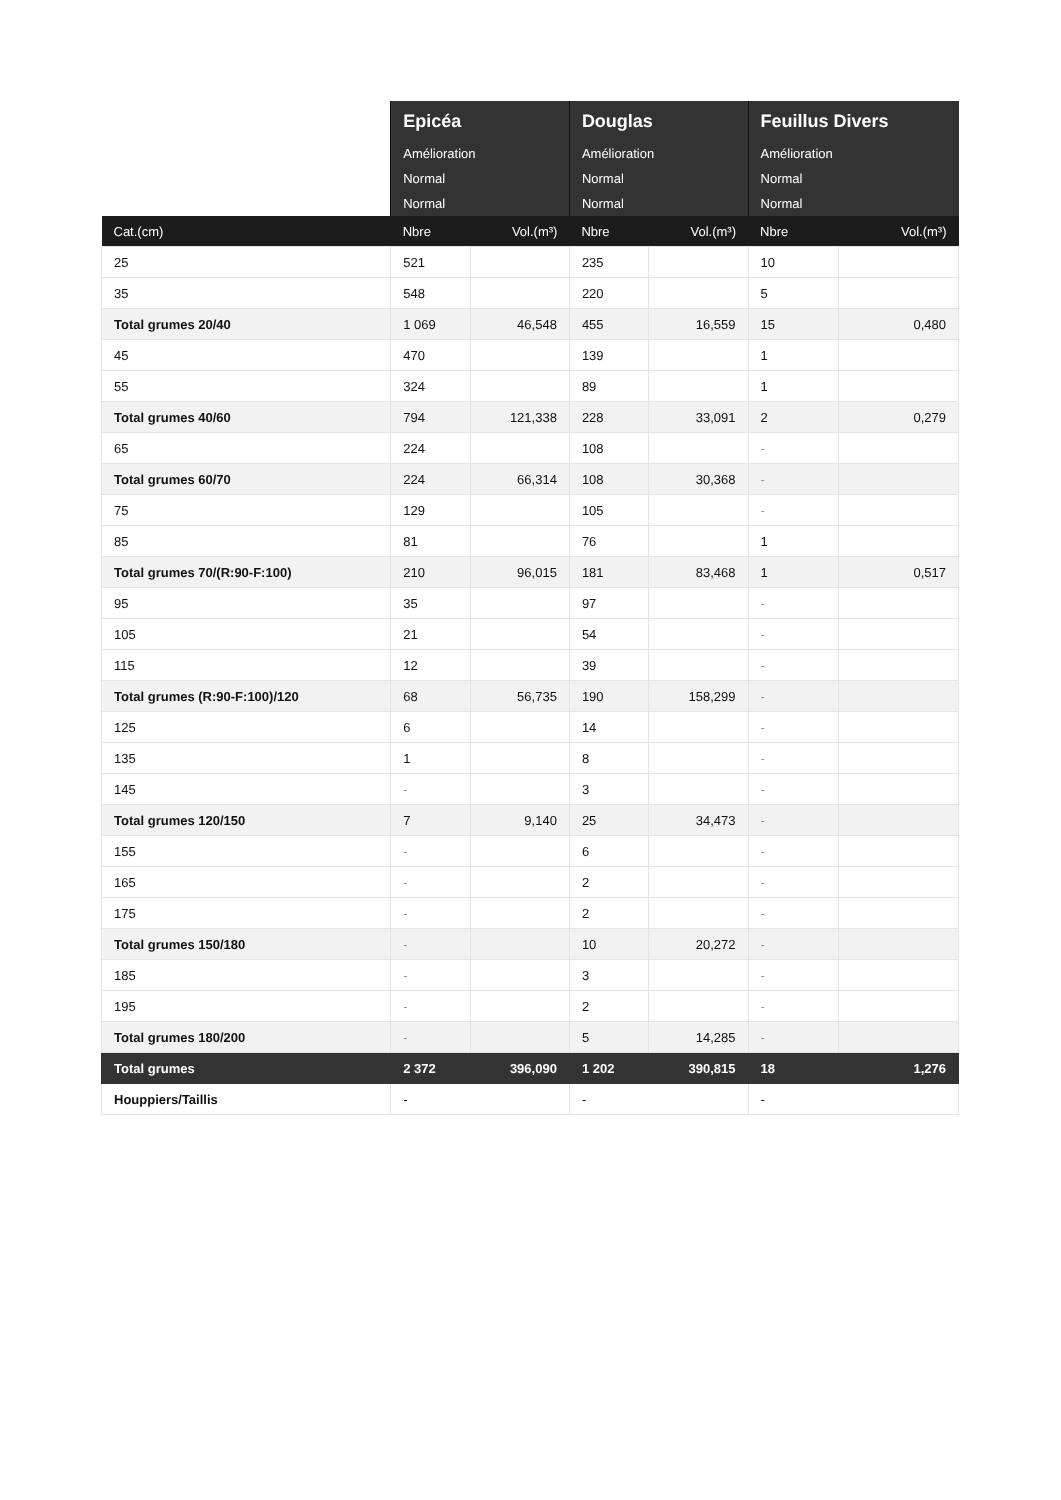| | Epicéa | | Douglas | | Feuillus Divers | |
| --- | --- | --- | --- | --- | --- | --- |
| | Amélioration | | Amélioration | | Amélioration | |
| | Normal | | Normal | | Normal | |
| | Normal | | Normal | | Normal | |
| Cat.(cm) | Nbre | Vol.(m³) | Nbre | Vol.(m³) | Nbre | Vol.(m³) |
| 25 | 521 | | 235 | | 10 | |
| 35 | 548 | | 220 | | 5 | |
| Total grumes 20/40 | 1 069 | 46,548 | 455 | 16,559 | 15 | 0,480 |
| 45 | 470 | | 139 | | 1 | |
| 55 | 324 | | 89 | | 1 | |
| Total grumes 40/60 | 794 | 121,338 | 228 | 33,091 | 2 | 0,279 |
| 65 | 224 | | 108 | | - | |
| Total grumes 60/70 | 224 | 66,314 | 108 | 30,368 | - | |
| 75 | 129 | | 105 | | - | |
| 85 | 81 | | 76 | | 1 | |
| Total grumes 70/(R:90-F:100) | 210 | 96,015 | 181 | 83,468 | 1 | 0,517 |
| 95 | 35 | | 97 | | - | |
| 105 | 21 | | 54 | | - | |
| 115 | 12 | | 39 | | - | |
| Total grumes (R:90-F:100)/120 | 68 | 56,735 | 190 | 158,299 | - | |
| 125 | 6 | | 14 | | - | |
| 135 | 1 | | 8 | | - | |
| 145 | - | | 3 | | - | |
| Total grumes 120/150 | 7 | 9,140 | 25 | 34,473 | - | |
| 155 | - | | 6 | | - | |
| 165 | - | | 2 | | - | |
| 175 | - | | 2 | | - | |
| Total grumes 150/180 | - | | 10 | 20,272 | - | |
| 185 | - | | 3 | | - | |
| 195 | - | | 2 | | - | |
| Total grumes 180/200 | - | | 5 | 14,285 | - | |
| Total grumes | 2 372 | 396,090 | 1 202 | 390,815 | 18 | 1,276 |
| Houppiers/Taillis | - | | - | | - | |